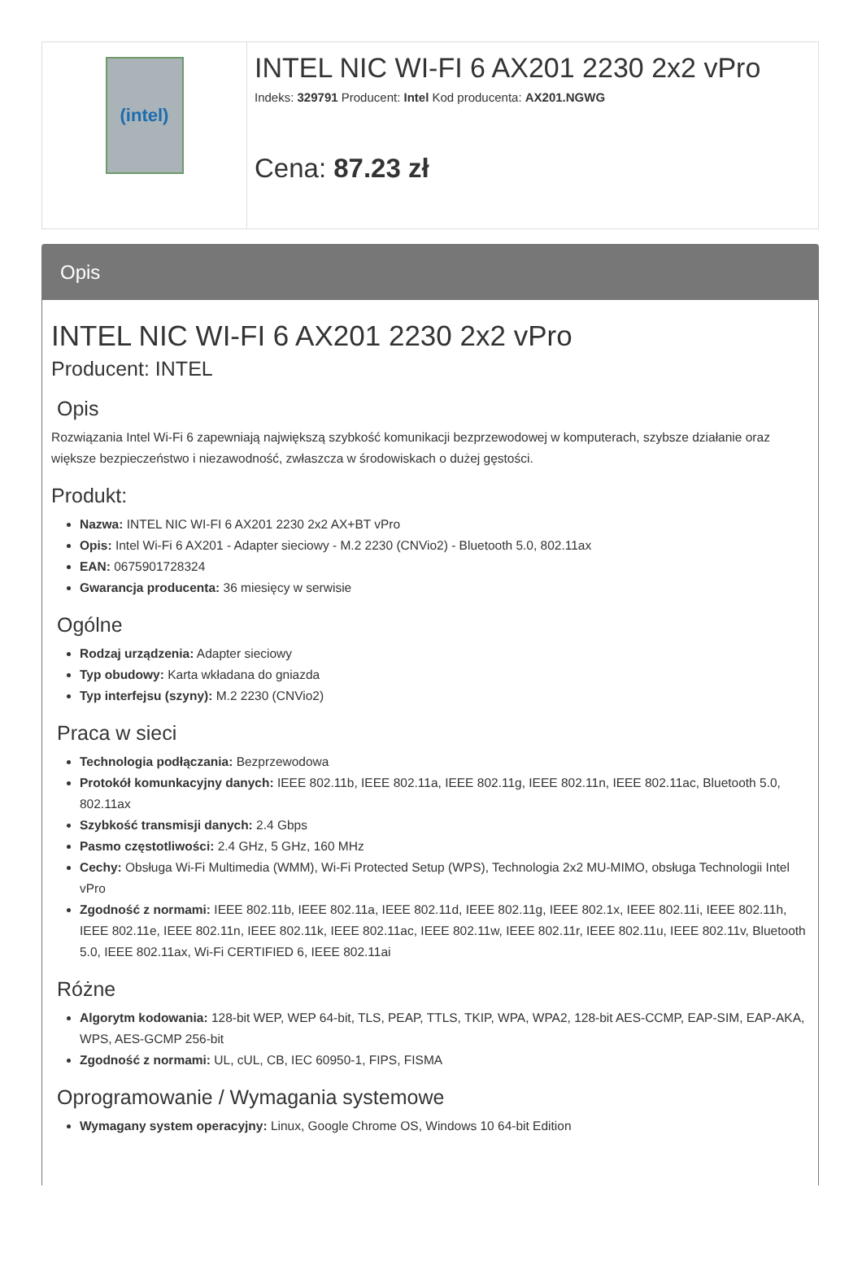(intel)
INTEL NIC WI-FI 6 AX201 2230 2x2 vPro
Indeks: 329791 Producent: Intel Kod producenta: AX201.NGWG
Cena: 87.23 zł
Opis
INTEL NIC WI-FI 6 AX201 2230 2x2 vPro
Producent: INTEL
Opis
Rozwiązania Intel Wi-Fi 6 zapewniają największą szybkość komunikacji bezprzewodowej w komputerach, szybsze działanie oraz większe bezpieczeństwo i niezawodność, zwłaszcza w środowiskach o dużej gęstości.
Produkt:
Nazwa: INTEL NIC WI-FI 6 AX201 2230 2x2 AX+BT vPro
Opis: Intel Wi-Fi 6 AX201 - Adapter sieciowy - M.2 2230 (CNVio2) - Bluetooth 5.0, 802.11ax
EAN: 0675901728324
Gwarancja producenta: 36 miesięcy w serwisie
Ogólne
Rodzaj urządzenia: Adapter sieciowy
Typ obudowy: Karta wkładana do gniazda
Typ interfejsu (szyny): M.2 2230 (CNVio2)
Praca w sieci
Technologia podłączania: Bezprzewodowa
Protokół komunkacyjny danych: IEEE 802.11b, IEEE 802.11a, IEEE 802.11g, IEEE 802.11n, IEEE 802.11ac, Bluetooth 5.0, 802.11ax
Szybkość transmisji danych: 2.4 Gbps
Pasmo częstotliwości: 2.4 GHz, 5 GHz, 160 MHz
Cechy: Obsługa Wi-Fi Multimedia (WMM), Wi-Fi Protected Setup (WPS), Technologia 2x2 MU-MIMO, obsługa Technologii Intel vPro
Zgodność z normami: IEEE 802.11b, IEEE 802.11a, IEEE 802.11d, IEEE 802.11g, IEEE 802.1x, IEEE 802.11i, IEEE 802.11h, IEEE 802.11e, IEEE 802.11n, IEEE 802.11k, IEEE 802.11ac, IEEE 802.11w, IEEE 802.11r, IEEE 802.11u, IEEE 802.11v, Bluetooth 5.0, IEEE 802.11ax, Wi-Fi CERTIFIED 6, IEEE 802.11ai
Różne
Algorytm kodowania: 128-bit WEP, WEP 64-bit, TLS, PEAP, TTLS, TKIP, WPA, WPA2, 128-bit AES-CCMP, EAP-SIM, EAP-AKA, WPS, AES-GCMP 256-bit
Zgodność z normami: UL, cUL, CB, IEC 60950-1, FIPS, FISMA
Oprogramowanie / Wymagania systemowe
Wymagany system operacyjny: Linux, Google Chrome OS, Windows 10 64-bit Edition